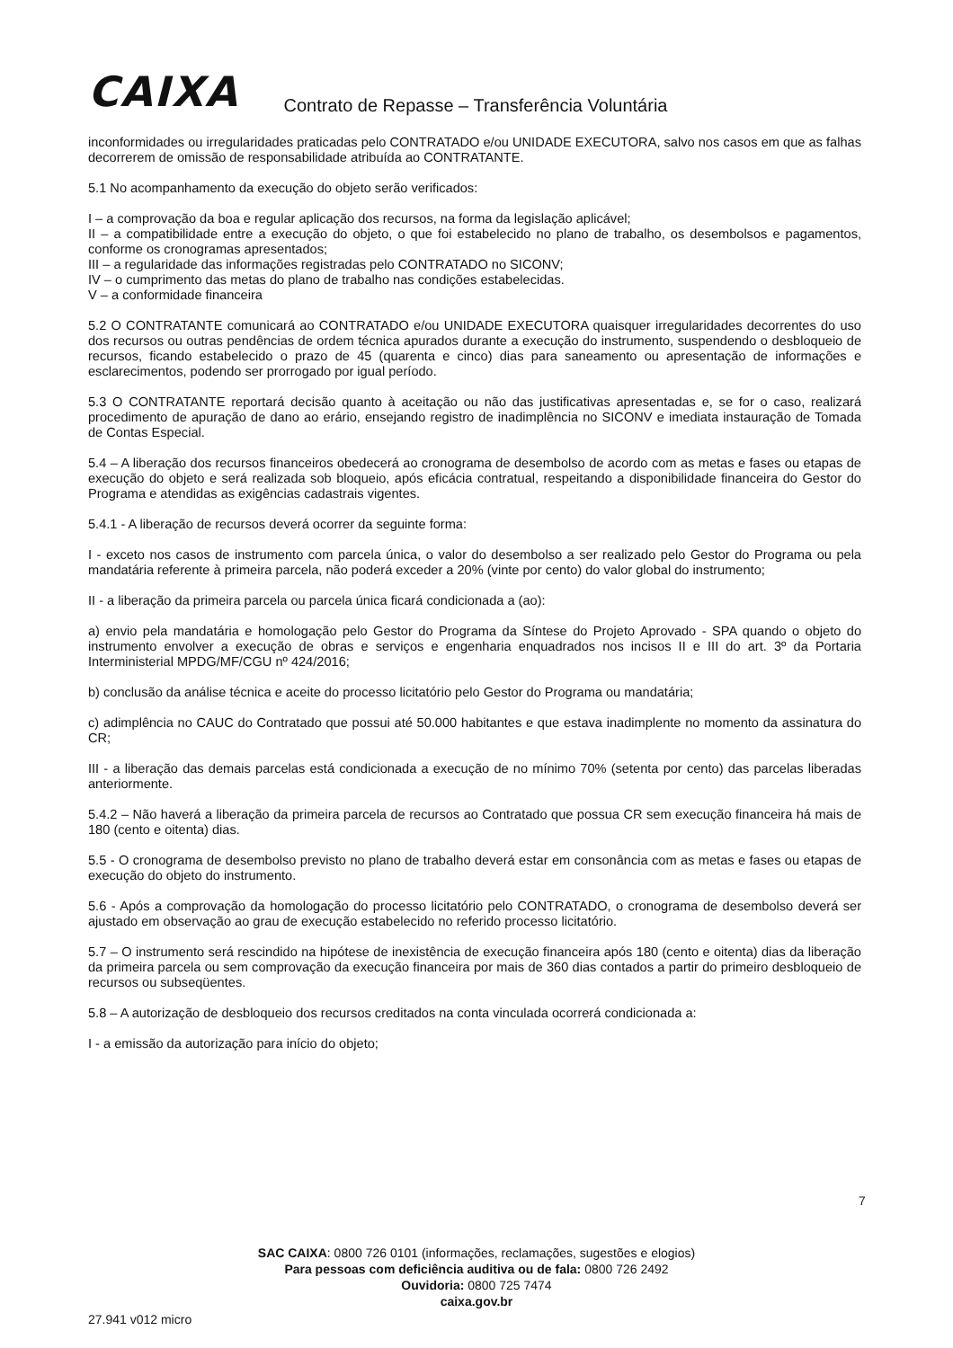CAIXA
Contrato de Repasse – Transferência Voluntária
inconformidades ou irregularidades praticadas pelo CONTRATADO e/ou UNIDADE EXECUTORA, salvo nos casos em que as falhas decorrerem de omissão de responsabilidade atribuída ao CONTRATANTE.
5.1 No acompanhamento da execução do objeto serão verificados:
I – a comprovação da boa e regular aplicação dos recursos, na forma da legislação aplicável;
II – a compatibilidade entre a execução do objeto, o que foi estabelecido no plano de trabalho, os desembolsos e pagamentos, conforme os cronogramas apresentados;
III – a regularidade das informações registradas pelo CONTRATADO no SICONV;
IV – o cumprimento das metas do plano de trabalho nas condições estabelecidas.
V – a conformidade financeira
5.2 O CONTRATANTE comunicará ao CONTRATADO e/ou UNIDADE EXECUTORA quaisquer irregularidades decorrentes do uso dos recursos ou outras pendências de ordem técnica apurados durante a execução do instrumento, suspendendo o desbloqueio de recursos, ficando estabelecido o prazo de 45 (quarenta e cinco) dias para saneamento ou apresentação de informações e esclarecimentos, podendo ser prorrogado por igual período.
5.3 O CONTRATANTE reportará decisão quanto à aceitação ou não das justificativas apresentadas e, se for o caso, realizará procedimento de apuração de dano ao erário, ensejando registro de inadimplência no SICONV e imediata instauração de Tomada de Contas Especial.
5.4 – A liberação dos recursos financeiros obedecerá ao cronograma de desembolso de acordo com as metas e fases ou etapas de execução do objeto e será realizada sob bloqueio, após eficácia contratual, respeitando a disponibilidade financeira do Gestor do Programa e atendidas as exigências cadastrais vigentes.
5.4.1 - A liberação de recursos deverá ocorrer da seguinte forma:
I - exceto nos casos de instrumento com parcela única, o valor do desembolso a ser realizado pelo Gestor do Programa ou pela mandatária referente à primeira parcela, não poderá exceder a 20% (vinte por cento) do valor global do instrumento;
II - a liberação da primeira parcela ou parcela única ficará condicionada a (ao):
a) envio pela mandatária e homologação pelo Gestor do Programa da Síntese do Projeto Aprovado - SPA quando o objeto do instrumento envolver a execução de obras e serviços e engenharia enquadrados nos incisos II e III do art. 3º da Portaria Interministerial MPDG/MF/CGU nº 424/2016;
b) conclusão da análise técnica e aceite do processo licitatório pelo Gestor do Programa ou mandatária;
c) adimplência no CAUC do Contratado que possui até 50.000 habitantes e que estava inadimplente no momento da assinatura do CR;
III - a liberação das demais parcelas está condicionada a execução de no mínimo 70% (setenta por cento) das parcelas liberadas anteriormente.
5.4.2 – Não haverá a liberação da primeira parcela de recursos ao Contratado que possua CR sem execução financeira há mais de 180 (cento e oitenta) dias.
5.5 - O cronograma de desembolso previsto no plano de trabalho deverá estar em consonância com as metas e fases ou etapas de execução do objeto do instrumento.
5.6 - Após a comprovação da homologação do processo licitatório pelo CONTRATADO, o cronograma de desembolso deverá ser ajustado em observação ao grau de execução estabelecido no referido processo licitatório.
5.7 – O instrumento será rescindido na hipótese de inexistência de execução financeira após 180 (cento e oitenta) dias da liberação da primeira parcela ou sem comprovação da execução financeira por mais de 360 dias contados a partir do primeiro desbloqueio de recursos ou subseqüentes.
5.8 – A autorização de desbloqueio dos recursos creditados na conta vinculada ocorrerá condicionada a:
I - a emissão da autorização para início do objeto;
7
SAC CAIXA: 0800 726 0101 (informações, reclamações, sugestões e elogios)
Para pessoas com deficiência auditiva ou de fala: 0800 726 2492
Ouvidoria: 0800 725 7474
caixa.gov.br
27.941 v012 micro